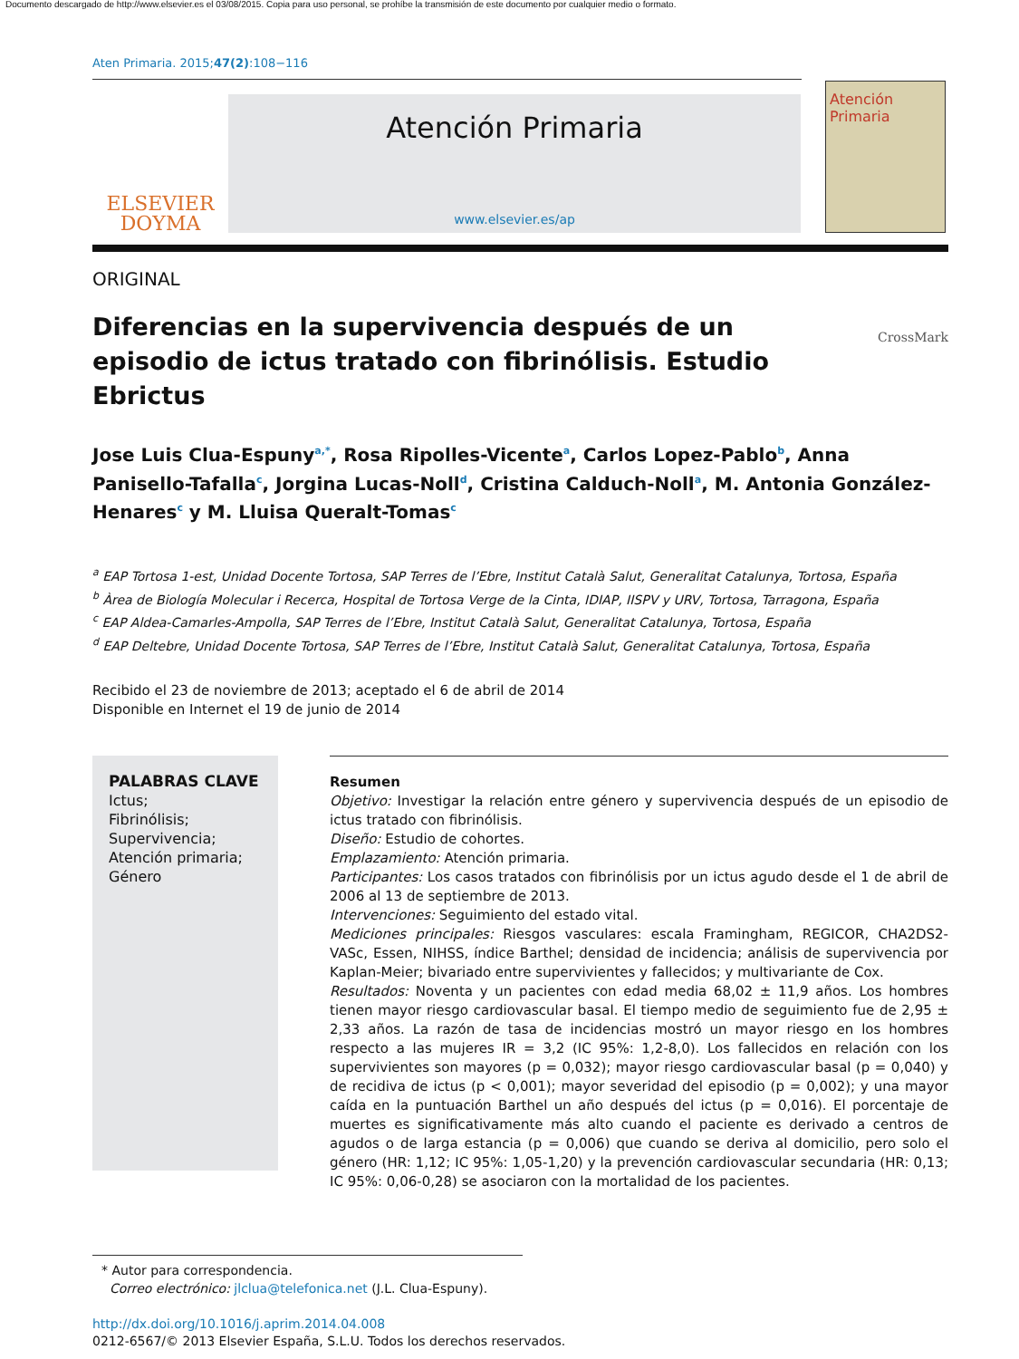Documento descargado de http://www.elsevier.es el 03/08/2015. Copia para uso personal, se prohíbe la transmisión de este documento por cualquier medio o formato.
Aten Primaria. 2015;47(2):108−116
ELSEVIER
DOYMA
Atención Primaria
www.elsevier.es/ap
Atención
Primaria
ORIGINAL
Diferencias en la supervivencia después de un episodio de ictus tratado con fibrinólisis. Estudio Ebrictus
CrossMark
Jose Luis Clua-Espuny<sup>a,*</sup>, Rosa Ripolles-Vicente<sup>a</sup>, Carlos Lopez-Pablo<sup>b</sup>, Anna Panisello-Tafalla<sup>c</sup>, Jorgina Lucas-Noll<sup>d</sup>, Cristina Calduch-Noll<sup>a</sup>, M. Antonia González-Henares<sup>c</sup> y M. Lluisa Queralt-Tomas<sup>c</sup>
<sup>a</sup> EAP Tortosa 1-est, Unidad Docente Tortosa, SAP Terres de l’Ebre, Institut Català Salut, Generalitat Catalunya, Tortosa, España
<sup>b</sup> Àrea de Biología Molecular i Recerca, Hospital de Tortosa Verge de la Cinta, IDIAP, IISPV y URV, Tortosa, Tarragona, España
<sup>c</sup> EAP Aldea-Camarles-Ampolla, SAP Terres de l’Ebre, Institut Català Salut, Generalitat Catalunya, Tortosa, España
<sup>d</sup> EAP Deltebre, Unidad Docente Tortosa, SAP Terres de l’Ebre, Institut Català Salut, Generalitat Catalunya, Tortosa, España
Recibido el 23 de noviembre de 2013; aceptado el 6 de abril de 2014
Disponible en Internet el 19 de junio de 2014
PALABRAS CLAVE
Ictus;
Fibrinólisis;
Supervivencia;
Atención primaria;
Género
Resumen
Objetivo: Investigar la relación entre género y supervivencia después de un episodio de ictus tratado con fibrinólisis.
Diseño: Estudio de cohortes.
Emplazamiento: Atención primaria.
Participantes: Los casos tratados con fibrinólisis por un ictus agudo desde el 1 de abril de 2006 al 13 de septiembre de 2013.
Intervenciones: Seguimiento del estado vital.
Mediciones principales: Riesgos vasculares: escala Framingham, REGICOR, CHA2DS2-VASc, Essen, NIHSS, índice Barthel; densidad de incidencia; análisis de supervivencia por Kaplan-Meier; bivariado entre supervivientes y fallecidos; y multivariante de Cox.
Resultados: Noventa y un pacientes con edad media 68,02 ± 11,9 años. Los hombres tienen mayor riesgo cardiovascular basal. El tiempo medio de seguimiento fue de 2,95 ± 2,33 años. La razón de tasa de incidencias mostró un mayor riesgo en los hombres respecto a las mujeres IR = 3,2 (IC 95%: 1,2-8,0). Los fallecidos en relación con los supervivientes son mayores (p = 0,032); mayor riesgo cardiovascular basal (p = 0,040) y de recidiva de ictus (p < 0,001); mayor severidad del episodio (p = 0,002); y una mayor caída en la puntuación Barthel un año después del ictus (p = 0,016). El porcentaje de muertes es significativamente más alto cuando el paciente es derivado a centros de agudos o de larga estancia (p = 0,006) que cuando se deriva al domicilio, pero solo el género (HR: 1,12; IC 95%: 1,05-1,20) y la prevención cardiovascular secundaria (HR: 0,13; IC 95%: 0,06-0,28) se asociaron con la mortalidad de los pacientes.
* Autor para correspondencia.
Correo electrónico: jlclua@telefonica.net (J.L. Clua-Espuny).
http://dx.doi.org/10.1016/j.aprim.2014.04.008
0212-6567/© 2013 Elsevier España, S.L.U. Todos los derechos reservados.